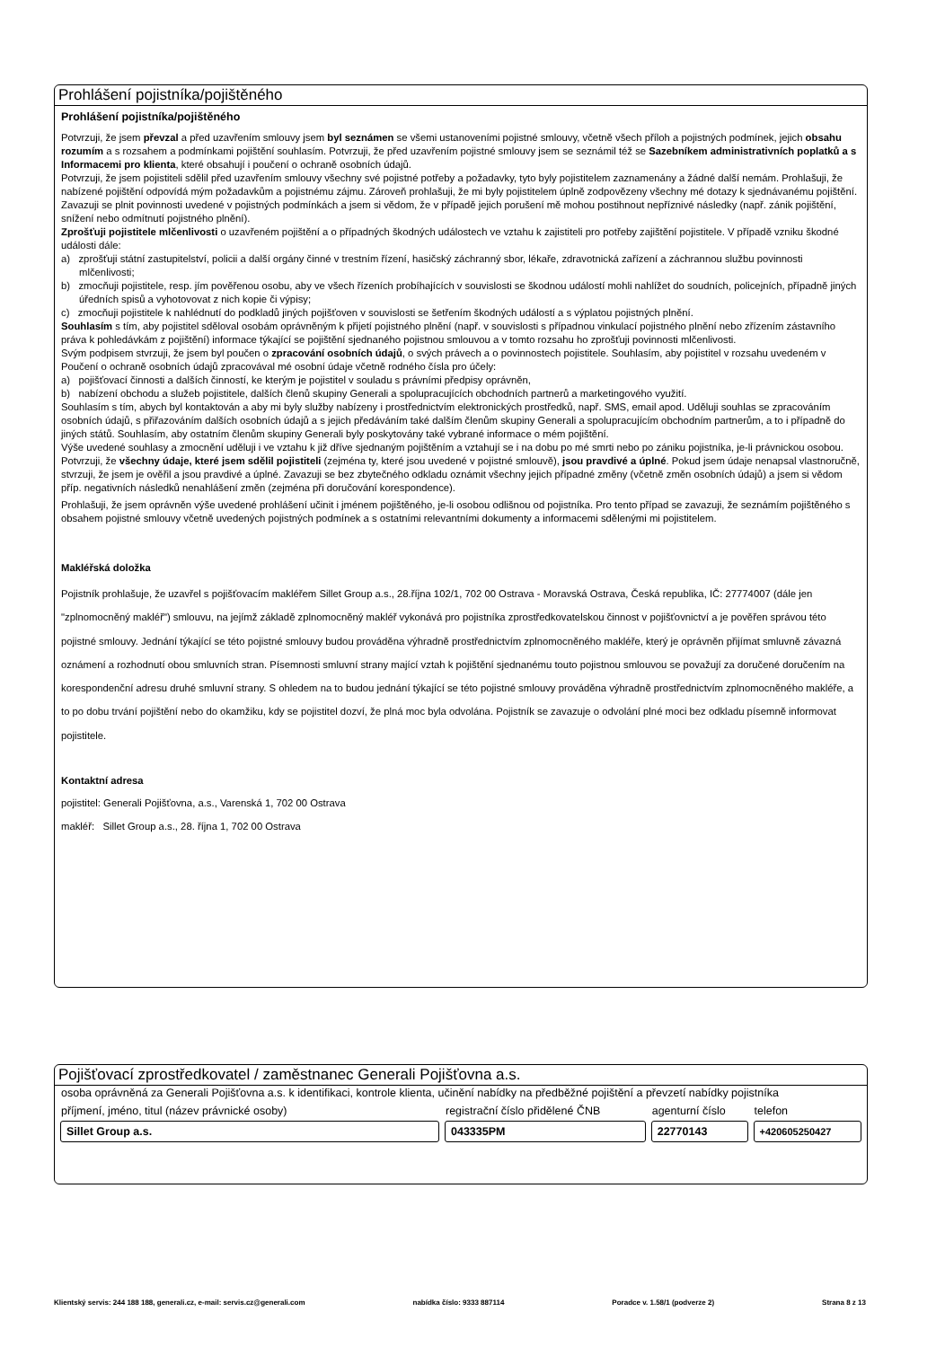Prohlášení pojistníka/pojištěného
Prohlášení pojistníka/pojištěného
Potvrzuji, že jsem převzal a před uzavřením smlouvy jsem byl seznámen se všemi ustanoveními pojistné smlouvy, včetně všech příloh a pojistných podmínek, jejich obsahu rozumím a s rozsahem a podmínkami pojištění souhlasím. Potvrzuji, že před uzavřením pojistné smlouvy jsem se seznámil též se Sazebníkem administrativních poplatků a s Informacemi pro klienta, které obsahují i poučení o ochraně osobních údajů.
Potvrzuji, že jsem pojistiteli sdělil před uzavřením smlouvy všechny své pojistné potřeby a požadavky, tyto byly pojistitelem zaznamenány a žádné další nemám. Prohlašuji, že nabízené pojištění odpovídá mým požadavkům a pojistnému zájmu. Zároveň prohlašuji, že mi byly pojistitelem úplně zodpovězeny všechny mé dotazy k sjednávanému pojištění. Zavazuji se plnit povinnosti uvedené v pojistných podmínkách a jsem si vědom, že v případě jejich porušení mě mohou postihnout nepříznivé následky (např. zánik pojištění, snížení nebo odmítnutí pojistného plnění).
Zprošťuji pojistitele mlčenlivosti o uzavřeném pojištění a o případných škodných událostech ve vztahu k zajistiteli pro potřeby zajištění pojistitele. V případě vzniku škodné události dále:
a) zprošťuji státní zastupitelství, policii a další orgány činné v trestním řízení, hasičský záchranný sbor, lékaře, zdravotnická zařízení a záchrannou službu povinnosti mlčenlivosti;
b) zmocňuji pojistitele, resp. jím pověřenou osobu, aby ve všech řízeních probíhajících v souvislosti se škodnou událostí mohli nahlížet do soudních, policejních, případně jiných úředních spisů a vyhotovovat z nich kopie či výpisy;
c) zmocňuji pojistitele k nahlédnutí do podkladů jiných pojišťoven v souvislosti se šetřením škodných událostí a s výplatou pojistných plnění.
Souhlasím s tím, aby pojistitel sděloval osobám oprávněným k přijetí pojistného plnění (např. v souvislosti s případnou vinkulací pojistného plnění nebo zřízením zástavního práva k pohledávkám z pojištění) informace týkající se pojištění sjednaného pojistnou smlouvou a v tomto rozsahu ho zprošťuji povinnosti mlčenlivosti.
Svým podpisem stvrzuji, že jsem byl poučen o zpracování osobních údajů, o svých právech a o povinnostech pojistitele. Souhlasím, aby pojistitel v rozsahu uvedeném v Poučení o ochraně osobních údajů zpracovával mé osobní údaje včetně rodného čísla pro účely:
a) pojišťovací činnosti a dalších činností, ke kterým je pojistitel v souladu s právními předpisy oprávněn,
b) nabízení obchodu a služeb pojistitele, dalších členů skupiny Generali a spolupracujících obchodních partnerů a marketingového využití.
Souhlasím s tím, abych byl kontaktován a aby mi byly služby nabízeny i prostřednictvím elektronických prostředků, např. SMS, email apod. Uděluji souhlas se zpracováním osobních údajů, s přiřazováním dalších osobních údajů a s jejich předáváním také dalším členům skupiny Generali a spolupracujícím obchodním partnerům, a to i případně do jiných států. Souhlasím, aby ostatním členům skupiny Generali byly poskytovány také vybrané informace o mém pojištění.
Výše uvedené souhlasy a zmocnění uděluji i ve vztahu k již dříve sjednaným pojištěním a vztahují se i na dobu po mé smrti nebo po zániku pojistníka, je-li právnickou osobou.
Potvrzuji, že všechny údaje, které jsem sdělil pojistiteli (zejména ty, které jsou uvedené v pojistné smlouvě), jsou pravdivé a úplné. Pokud jsem údaje nenapsal vlastnoručně, stvrzuji, že jsem je ověřil a jsou pravdivé a úplné. Zavazuji se bez zbytečného odkladu oznámit všechny jejich případné změny (včetně změn osobních údajů) a jsem si vědom příp. negativních následků nenahlášení změn (zejména při doručování korespondence).
Prohlašuji, že jsem oprávněn výše uvedené prohlášení učinit i jménem pojištěného, je-li osobou odlišnou od pojistníka. Pro tento případ se zavazuji, že seznámím pojištěného s obsahem pojistné smlouvy včetně uvedených pojistných podmínek a s ostatními relevantními dokumenty a informacemi sdělenými mi pojistitelem.
Makléřská doložka
Pojistník prohlašuje, že uzavřel s pojišťovacím makléřem Sillet Group a.s., 28.října 102/1, 702 00 Ostrava - Moravská Ostrava, Česká republika, IČ: 27774007 (dále jen "zplnomocněný makléř") smlouvu, na jejímž základě zplnomocněný makléř vykonává pro pojistníka zprostředkovatelskou činnost v pojišťovnictví a je pověřen správou této pojistné smlouvy. Jednání týkající se této pojistné smlouvy budou prováděna výhradně prostřednictvím zplnomocněného makléře, který je oprávněn přijímat smluvně závazná oznámení a rozhodnutí obou smluvních stran. Písemnosti smluvní strany mající vztah k pojištění sjednanému touto pojistnou smlouvou se považují za doručené doručením na korespondenční adresu druhé smluvní strany. S ohledem na to budou jednání týkající se této pojistné smlouvy prováděna výhradně prostřednictvím zplnomocněného makléře, a to po dobu trvání pojištění nebo do okamžiku, kdy se pojistitel dozví, že plná moc byla odvolána. Pojistník se zavazuje o odvolání plné moci bez odkladu písemně informovat pojistitele.
Kontaktní adresa
pojistitel: Generali Pojišťovna, a.s., Varenská 1, 702 00 Ostrava
makléř: Sillet Group a.s., 28. října 1, 702 00 Ostrava
Pojišťovací zprostředkovatel / zaměstnanec Generali Pojišťovna a.s.
osoba oprávněná za Generali Pojišťovna a.s. k identifikaci, kontrole klienta, učinění nabídky na předběžné pojištění a převzetí nabídky pojistníka
| příjmení, jméno, titul (název právnické osoby) | registrační číslo přidělené ČNB | agenturní číslo | telefon |
| --- | --- | --- | --- |
| Sillet Group a.s. | 043335PM | 22770143 | +420605250427 |
Klientský servis: 244 188 188, generali.cz, e-mail: servis.cz@generali.com nabídka číslo: 9333 887114 Poradce v. 1.58/1 (podverze 2) Strana 8 z 13